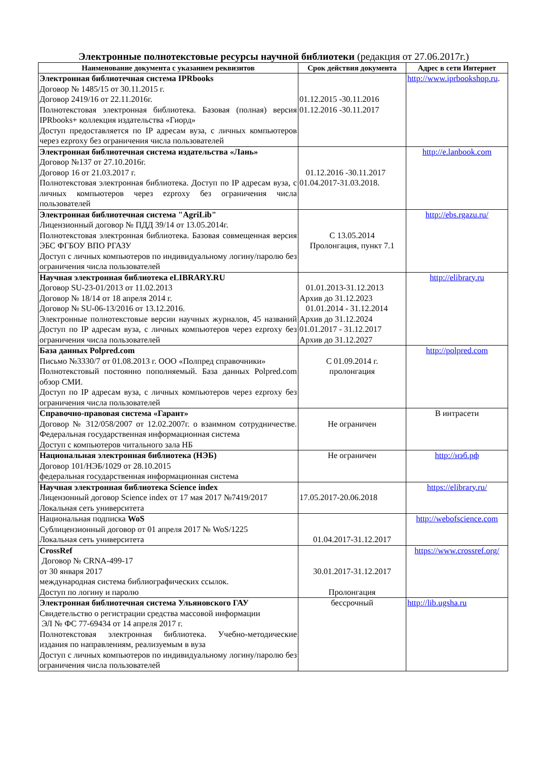Электронные полнотекстовые ресурсы научной библиотеки (редакция от 27.06.2017г.)
| Наименование документа с указанием реквизитов | Срок действия документа | Адрес в сети Интернет |
| --- | --- | --- |
| Электронная библиотечная система IPRbooks Договор № 1485/15 от 30.11.2015 г. Договор 2419/16 от 22.11.2016г. Полнотекстовая электронная библиотека. Базовая (полная) версия IPRbooks+ коллекция издательства «Гиорд» Доступ предоставляется по IP адресам вуза, с личных компьютеров через ezproxy без ограничения числа пользователей | 01.12.2015 -30.11.2016 01.12.2016 -30.11.2017 | http://www.iprbookshop.ru . |
| Электронная библиотечная система издательства «Лань» Договор №137 от 27.10.2016г. Договор 16 от 21.03.2017 г. Полнотекстовая электронная библиотека. Доступ по IP адресам вуза, с личных компьютеров через ezproxy без ограничения числа пользователей | 01.12.2016 -30.11.2017 01.04.2017-31.03.2018. | http://e.lanbook.com |
| Электронная библиотечная система "AgriLib" Лицензионный договор № ПДД 39/14 от 13.05.2014г. Полнотекстовая электронная библиотека. Базовая совмещенная версия ЭБС ФГБОУ ВПО РГАЗУ Доступ с личных компьютеров по индивидуальному логину/паролю без ограничения числа пользователей | С 13.05.2014 Пролонгация, пункт 7.1 | http://ebs.rgazu.ru/ |
| Научная электронная библиотека eLIBRARY.RU Договор SU-23-01/2013 от 11.02.2013 Договор № 18/14 от 18 апреля 2014 г. Договор № SU-06-13/2016 от 13.12.2016. Электронные полнотекстовые версии научных журналов, 45 названий Доступ по IP адресам вуза, с личных компьютеров через ezproxy без ограничения числа пользователей | 01.01.2013-31.12.2013 Архив до 31.12.2023 01.01.2014 - 31.12.2014 Архив до 31.12.2024 01.01.2017 - 31.12.2017 Архив до 31.12.2027 | http://elibrary.ru |
| База данных Polpred.com Письмо №3330/7 от 01.08.2013 г. ООО «Полпред справочники» Полнотекстовый постоянно пополняемый. База данных Polpred.com обзор СМИ. Доступ по IP адресам вуза, с личных компьютеров через ezproxy без ограничения числа пользователей | С 01.09.2014 г. пролонгация | http://polpred.com |
| Справочно-правовая система «Гарант» Договор № 312/058/2007 от 12.02.2007г. о взаимном сотрудничестве. Федеральная государственная информационная система Доступ с компьютеров читального зала НБ | Не ограничен | В интрасети |
| Национальная электронная библиотека (НЭБ) Договор 101/НЭБ/1029 от 28.10.2015 федеральная государственная информационная система | Не ограничен | http://нэб.рф |
| Научная электронная библиотека Science index Лицензонный договор Science index от 17 мая 2017 №7419/2017 Локальная сеть университета | 17.05.2017-20.06.2018 | https://elibrary.ru/ |
| Национальная подписка WoS Сублицензионный договор от 01 апреля 2017 № WoS/1225 Локальная сеть университета | 01.04.2017-31.12.2017 | http://webofscience.com |
| CrossRef Договор № CRNA-499-17 от 30 января 2017 международная система библиографических ссылок. Доступ по логину и паролю | 30.01.2017-31.12.2017 Пролонгация | https://www.crossref.org/ |
| Электронная библиотечная система Ульяновского ГАУ Свидетельство о регистрации средства массовой информации ЭЛ № ФС 77-69434 от 14 апреля 2017 г. Полнотекстовая электронная библиотека. Учебно-методические издания по направлениям, реализуемым в вуза Доступ с личных компьютеров по индивидуальному логину/паролю без ограничения числа пользователей | бессрочный | http://lib.ugsha.ru |